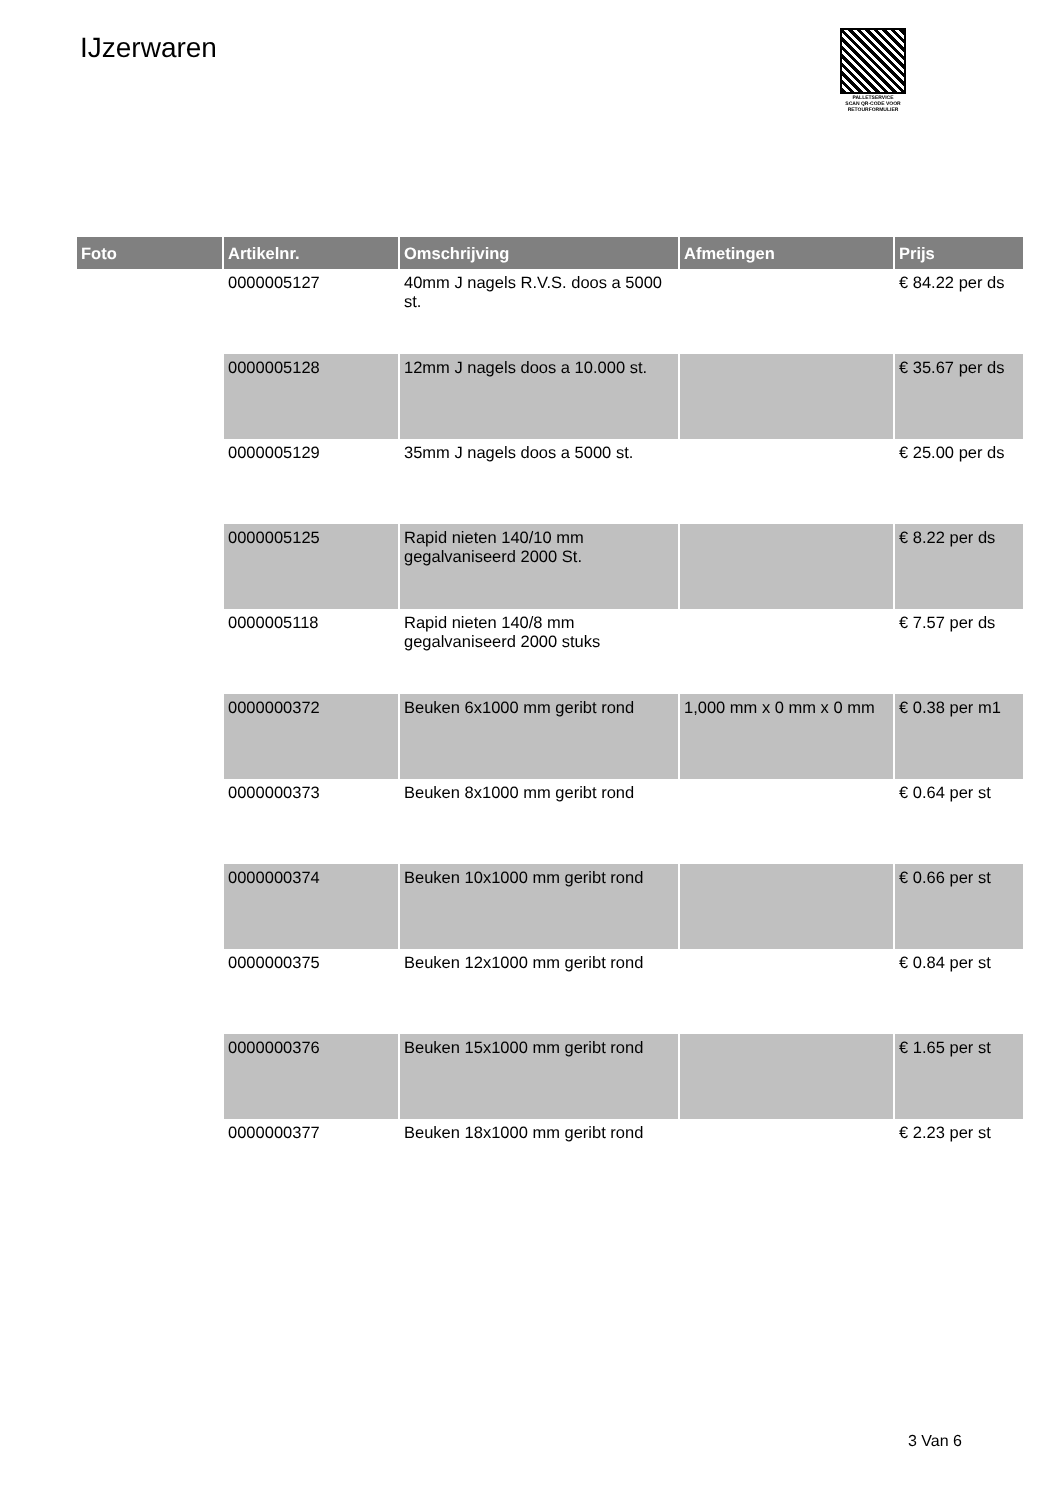IJzerwaren
PALLETSERVICE
SCAN QR-CODE VOOR RETOURFORMULIER
| Foto | Artikelnr. | Omschrijving | Afmetingen | Prijs |
| --- | --- | --- | --- | --- |
| | 0000005127 | 40mm J nagels R.V.S. doos a 5000 st. | | € 84.22 per ds |
| | 0000005128 | 12mm J nagels doos a 10.000 st. | | € 35.67 per ds |
| | 0000005129 | 35mm J nagels doos a 5000 st. | | € 25.00 per ds |
| | 0000005125 | Rapid nieten 140/10 mm gegalvaniseerd 2000 St. | | € 8.22 per ds |
| | 0000005118 | Rapid nieten 140/8 mm gegalvaniseerd 2000 stuks | | € 7.57 per ds |
| | 0000000372 | Beuken 6x1000 mm geribt rond | 1,000 mm x 0 mm x 0 mm | € 0.38 per m1 |
| | 0000000373 | Beuken 8x1000 mm geribt rond | | € 0.64 per st |
| | 0000000374 | Beuken 10x1000 mm geribt rond | | € 0.66 per st |
| | 0000000375 | Beuken 12x1000 mm geribt rond | | € 0.84 per st |
| | 0000000376 | Beuken 15x1000 mm geribt rond | | € 1.65 per st |
| | 0000000377 | Beuken 18x1000 mm geribt rond | | € 2.23 per st |
3 Van 6